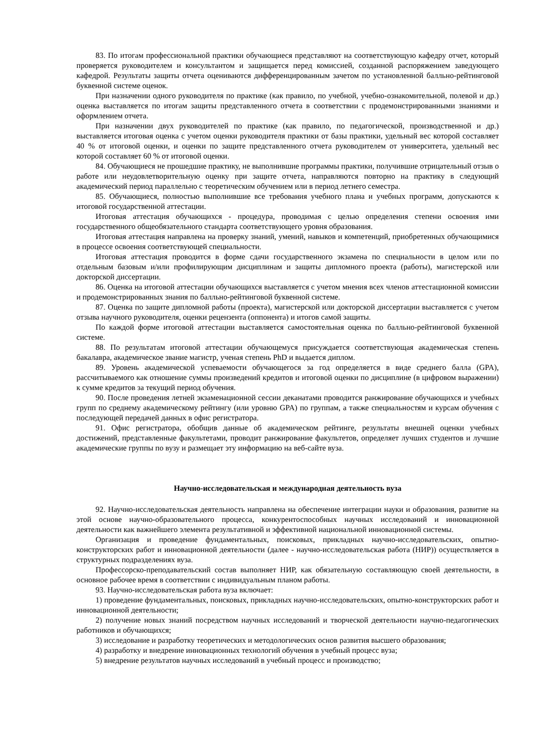83. По итогам профессиональной практики обучающиеся представляют на соответствующую кафедру отчет, который проверяется руководителем и консультантом и защищается перед комиссией, созданной распоряжением заведующего кафедрой. Результаты защиты отчета оцениваются дифференцированным зачетом по установленной балльно-рейтинговой буквенной системе оценок.
При назначении одного руководителя по практике (как правило, по учебной, учебно-ознакомительной, полевой и др.) оценка выставляется по итогам защиты представленного отчета в соответствии с продемонстрированными знаниями и оформлением отчета.
При назначении двух руководителей по практике (как правило, по педагогической, производственной и др.) выставляется итоговая оценка с учетом оценки руководителя практики от базы практики, удельный вес которой составляет 40 % от итоговой оценки, и оценки по защите представленного отчета руководителем от университета, удельный вес которой составляет 60 % от итоговой оценки.
84. Обучающиеся не прошедшие практику, не выполнившие программы практики, получившие отрицательный отзыв о работе или неудовлетворительную оценку при защите отчета, направляются повторно на практику в следующий академический период параллельно с теоретическим обучением или в период летнего семестра.
85. Обучающиеся, полностью выполнившие все требования учебного плана и учебных программ, допускаются к итоговой государственной аттестации.
Итоговая аттестация обучающихся - процедура, проводимая с целью определения степени освоения ими государственного общеобязательного стандарта соответствующего уровня образования.
Итоговая аттестация направлена на проверку знаний, умений, навыков и компетенций, приобретенных обучающимися в процессе освоения соответствующей специальности.
Итоговая аттестация проводится в форме сдачи государственного экзамена по специальности в целом или по отдельным базовым и/или профилирующим дисциплинам и защиты дипломного проекта (работы), магистерской или докторской диссертации.
86. Оценка на итоговой аттестации обучающихся выставляется с учетом мнения всех членов аттестационной комиссии и продемонстрированных знания по балльно-рейтинговой буквенной системе.
87. Оценка по защите дипломной работы (проекта), магистерской или докторской диссертации выставляется с учетом отзыва научного руководителя, оценки рецензента (оппонента) и итогов самой защиты.
По каждой форме итоговой аттестации выставляется самостоятельная оценка по балльно-рейтинговой буквенной системе.
88. По результатам итоговой аттестации обучающемуся присуждается соответствующая академическая степень бакалавра, академическое звание магистр, ученая степень PhD и выдается диплом.
89. Уровень академической успеваемости обучающегося за год определяется в виде среднего балла (GPA), рассчитываемого как отношение суммы произведений кредитов и итоговой оценки по дисциплине (в цифровом выражении) к сумме кредитов за текущий период обучения.
90. После проведения летней экзаменационной сессии деканатами проводится ранжирование обучающихся и учебных групп по среднему академическому рейтингу (или уровню GPA) по группам, а также специальностям и курсам обучения с последующей передачей данных в офис регистратора.
91. Офис регистратора, обобщив данные об академическом рейтинге, результаты внешней оценки учебных достижений, представленные факультетами, проводит ранжирование факультетов, определяет лучших студентов и лучшие академические группы по вузу и размещает эту информацию на веб-сайте вуза.
Научно-исследовательская и международная деятельность вуза
92. Научно-исследовательская деятельность направлена на обеспечение интеграции науки и образования, развитие на этой основе научно-образовательного процесса, конкурентоспособных научных исследований и инновационной деятельности как важнейшего элемента результативной и эффективной национальной инновационной системы.
Организация и проведение фундаментальных, поисковых, прикладных научно-исследовательских, опытно-конструкторских работ и инновационной деятельности (далее - научно-исследовательская работа (НИР)) осуществляется в структурных подразделениях вуза.
Профессорско-преподавательский состав выполняет НИР, как обязательную составляющую своей деятельности, в основное рабочее время в соответствии с индивидуальным планом работы.
93. Научно-исследовательская работа вуза включает:
1) проведение фундаментальных, поисковых, прикладных научно-исследовательских, опытно-конструкторских работ и инновационной деятельности;
2) получение новых знаний посредством научных исследований и творческой деятельности научно-педагогических работников и обучающихся;
3) исследование и разработку теоретических и методологических основ развития высшего образования;
4) разработку и внедрение инновационных технологий обучения в учебный процесс вуза;
5) внедрение результатов научных исследований в учебный процесс и производство;